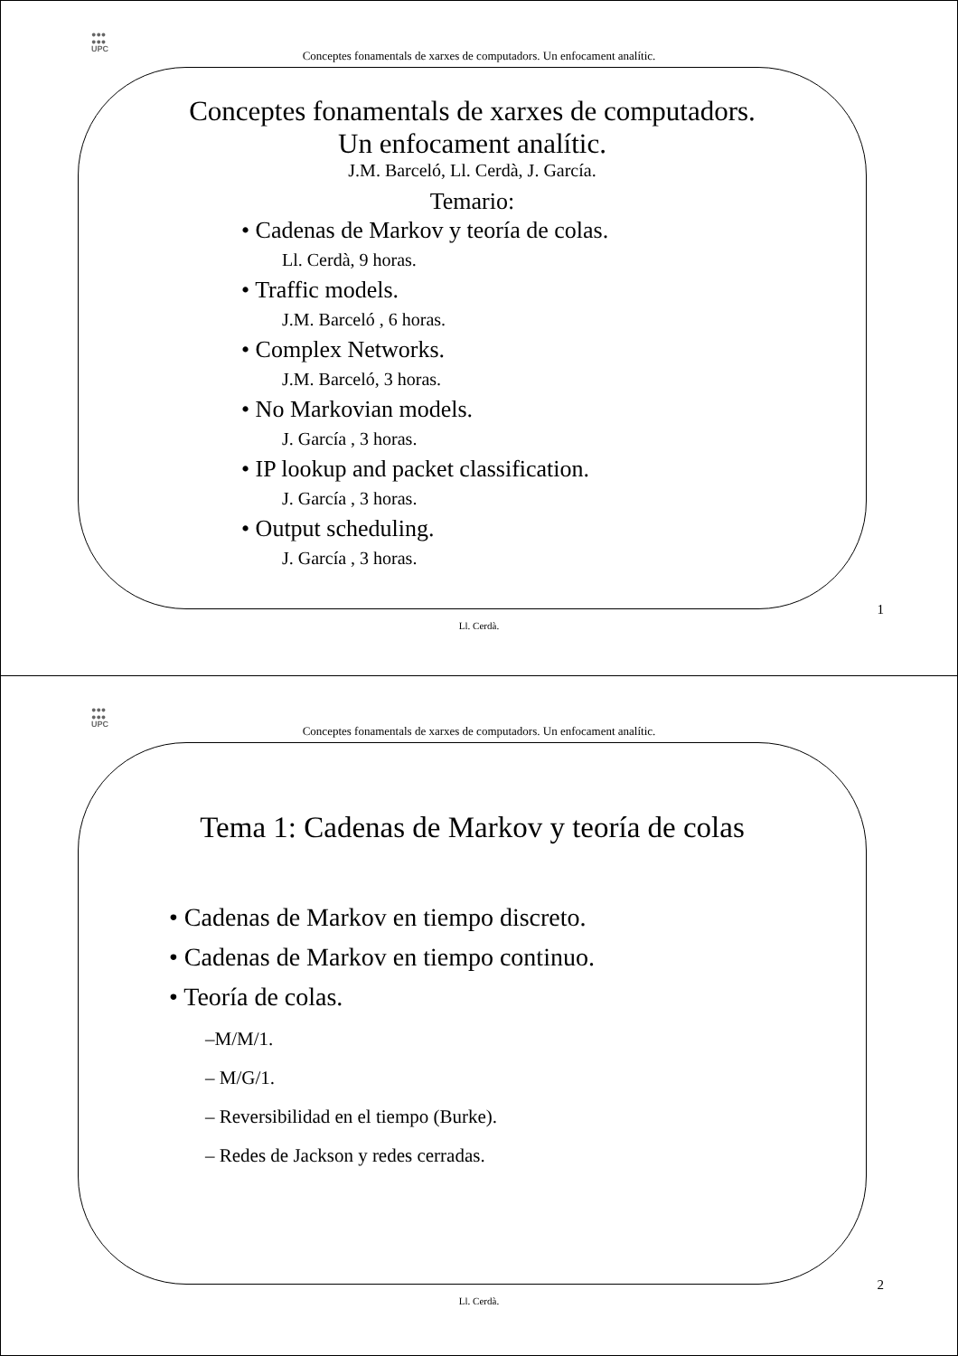●●●
●●●
UPC
Conceptes fonamentals de xarxes de computadors. Un enfocament analític.
Conceptes fonamentals de xarxes de computadors.
Un enfocament analític.
J.M. Barceló, Ll. Cerdà, J. García.
Temario:
• Cadenas de Markov y teoría de colas.
Ll. Cerdà, 9 horas.
• Traffic models.
J.M. Barceló , 6 horas.
• Complex Networks.
J.M. Barceló, 3 horas.
• No Markovian models.
J. García , 3 horas.
• IP lookup and packet classification.
J. García , 3 horas.
• Output scheduling.
J. García , 3 horas.
1
Ll. Cerdà.
●●●
●●●
UPC
Conceptes fonamentals de xarxes de computadors. Un enfocament analític.
Tema 1: Cadenas de Markov y teoría de colas
• Cadenas de Markov en tiempo discreto.
• Cadenas de Markov en tiempo continuo.
• Teoría de colas.
–M/M/1.
– M/G/1.
– Reversibilidad en el tiempo (Burke).
– Redes de Jackson y redes cerradas.
2
Ll. Cerdà.